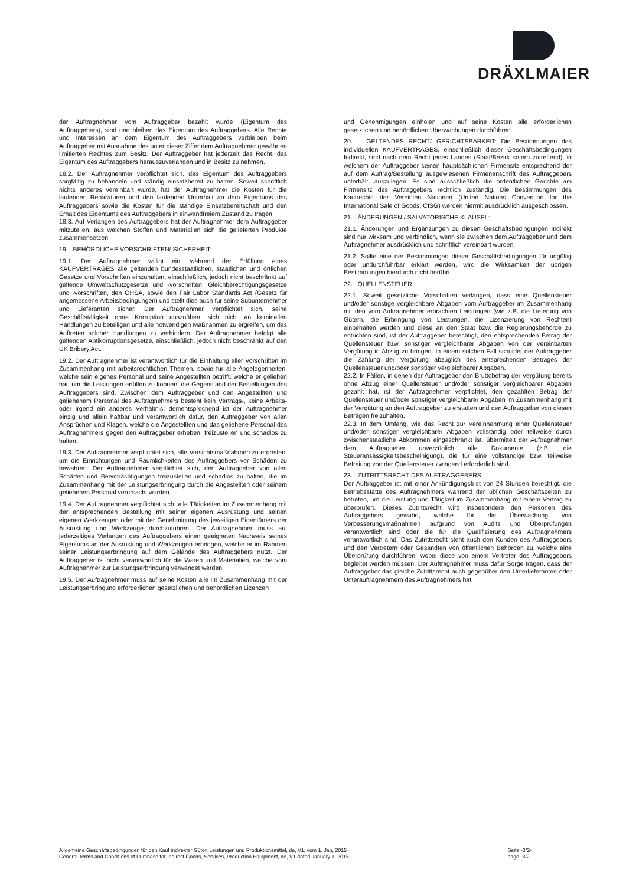DRÄXLMAIER
der Auftragnehmer vom Auftraggeber bezahlt wurde (Eigentum des Auftraggebers), sind und bleiben das Eigentum des Auftraggebers. Alle Rechte und Interessen an dem Eigentum des Auftraggebers verbleiben beim Auftraggeber mit Ausnahme des unter dieser Ziffer dem Auftragnehmer gewährten limitierten Rechtes zum Besitz. Der Auftraggeber hat jederzeit das Recht, das Eigentum des Auftraggebers herauszuverlangen und in Besitz zu nehmen.
18.2. Der Auftragnehmer verpflichtet sich, das Eigentum des Auftraggebers sorgfältig zu behandeln und ständig einsatzbereit zu halten. Soweit schriftlich nichts anderes vereinbart wurde, hat der Auftragnehmer die Kosten für die laufenden Reparaturen und den laufenden Unterhalt an dem Eigentums des Auftraggebers sowie die Kosten für die ständige Einsatzbereitschaft und den Erhalt des Eigentums des Auftraggebers in einwandfreiem Zustand zu tragen.
18.3. Auf Verlangen des Auftraggebers hat der Auftragnehmer dem Auftraggeber mitzuteilen, aus welchen Stoffen und Materialien sich die gelieferten Produkte zusammensetzen.
19. BEHÖRDLICHE VORSCHRIFTEN/ SICHERHEIT:
19.1. Der Auftragnehmer willigt ein, während der Erfüllung eines KAUFVERTRAGES alle geltenden bundesstaatlichen, staatlichen und örtlichen Gesetze und Vorschriften einzuhalten, einschließlich, jedoch nicht beschränkt auf geltende Umweltschutzgesetze und -vorschriften, Gleichberechtigungsgesetze und -vorschriften, den OHSA, sowie den Fair Labor Standards Act (Gesetz für angemessene Arbeitsbedingungen) und stellt dies auch für seine Subunternehmer und Lieferanten sicher. Der Auftragnehmer verpflichtet sich, seine Geschäftstätigkeit ohne Korruption auszuüben, sich nicht an kriminellen Handlungen zu beteiligen und alle notwendigen Maßnahmen zu ergreifen, um das Auftreten solcher Handlungen zu verhindern. Der Auftragnehmer befolgt alle geltenden Antikorruptionsgesetze, einschließlich, jedoch nicht beschränkt auf den UK Bribery Act.
19.2. Der Auftragnehmer ist verantwortlich für die Einhaltung aller Vorschriften im Zusammenhang mit arbeitsrechtlichen Themen, sowie für alle Angelegenheiten, welche sein eigenes Personal und seine Angestellten betrifft, welche er geliehen hat, um die Leistungen erfüllen zu können, die Gegenstand der Bestellungen des Auftraggebers sind. Zwischen dem Auftraggeber und den Angestellten und geliehenem Personal des Auftragnehmers besteht kein Vertrags-, keine Arbeits- oder irgend ein anderes Verhältnis; dementsprechend ist der Auftragnehmer einzig und allein haftbar und verantwortlich dafür, den Auftraggeber von allen Ansprüchen und Klagen, welche die Angestellten und das geliehene Personal des Auftragnehmers gegen den Auftraggeber erheben, freizustellen und schadlos zu halten.
19.3. Der Auftragnehmer verpflichtet sich, alle Vorsichtsmaßnahmen zu ergreifen, um die Einrichtungen und Räumlichkeiten des Auftraggebers vor Schäden zu bewahren. Der Auftragnehmer verpflichtet sich, den Auftraggeber von allen Schäden und Beeinträchtigungen freizustellen und schadlos zu halten, die im Zusammenhang mit der Leistungserbringung durch die Angestellten oder seinem geliehenen Personal verursacht wurden.
19.4. Der Auftragnehmer verpflichtet sich, alle Tätigkeiten im Zusammenhang mit der entsprechenden Bestellung mit seiner eigenen Ausrüstung und seinen eigenen Werkzeugen oder mit der Genehmigung des jeweiligen Eigentümers der Ausrüstung und Werkzeuge durchzuführen. Der Auftragnehmer muss auf jederzeitiges Verlangen des Auftraggebers einen geeigneten Nachweis seines Eigentums an der Ausrüstung und Werkzeugen erbringen, welche er im Rahmen seiner Leistungserbringung auf dem Gelände des Auftraggebers nutzt. Der Auftraggeber ist nicht verantwortlich für die Waren und Materialien, welche vom Auftragnehmer zur Leistungserbringung verwendet werden.
19.5. Der Auftragnehmer muss auf seine Kosten alle im Zusammenhang mit der Leistungserbringung erforderlichen gesetzlichen und behördlichen Lizenzen
und Genehmigungen einholen und auf seine Kosten alle erforderlichen gesetzlichen und behördlichen Überwachungen durchführen.
20. GELTENDES RECHT/ GERICHTSBARKEIT: Die Bestimmungen des individuellen KAUFVERTRAGES, einschließlich dieser Geschäftsbedingungen Indirekt, sind nach dem Recht jenes Landes (Staat/Bezirk sofern zutreffend), in welchem der Auftraggeber seinen hauptsächlichen Firmensitz entsprechend der auf dem Auftrag/Bestellung ausgewiesenen Firmenanschrift des Auftraggebers unterhält, auszulegen. Es sind ausschließlich die ordentlichen Gerichte am Firmensitz des Auftraggebers rechtlich zuständig. Die Bestimmungen des Kaufrechts der Vereinten Nationen (United Nations Convention for the International Sale of Goods, CISG) werden hiermit ausdrücklich ausgeschlossen.
21. ÄNDERUNGEN / SALVATORISCHE KLAUSEL:
21.1. Änderungen und Ergänzungen zu diesen Geschäftsbedingungen Indirekt sind nur wirksam und verbindlich, wenn sie zwischen dem Auftraggeber und dem Auftragnehmer ausdrücklich und schriftlich vereinbart wurden.
21.2. Sollte eine der Bestimmungen dieser Geschäftsbedingungen für ungültig oder undurchführbar erklärt werden, wird die Wirksamkeit der übrigen Bestimmungen hierdurch nicht berührt.
22. QUELLENSTEUER:
22.1. Soweit gesetzliche Vorschriften verlangen, dass eine Quellensteuer und/oder sonstige vergleichbare Abgaben vom Auftraggeber im Zusammenhang mit den vom Auftragnehmer erbrachten Leistungen (wie z.B. die Lieferung von Gütern, die Erbringung von Leistungen, die Lizenzierung von Rechten) einbehalten werden und diese an den Staat bzw. die Regierungsbehörde zu entrichten sind, ist der Auftraggeber berechtigt, den entsprechenden Betrag der Quellensteuer bzw. sonstiger vergleichbarer Abgaben von der vereinbarten Vergütung in Abzug zu bringen. In einem solchen Fall schuldet der Auftraggeber die Zahlung der Vergütung abzüglich des entsprechenden Betrages der Quellensteuer und/oder sonstiger vergleichbarer Abgaben.
22.2. In Fällen, in denen der Auftraggeber den Bruttobetrag der Vergütung bereits ohne Abzug einer Quellensteuer und/oder sonstiger vergleichbarer Abgaben gezahlt hat, ist der Auftragnehmer verpflichtet, den gezahlten Betrag der Quellensteuer und/oder sonstiger vergleichbarer Abgaben im Zusammenhang mit der Vergütung an den Auftraggeber zu erstatten und den Auftraggeber von diesen Beträgen freizuhalten.
22.3. In dem Umfang, wie das Recht zur Vereinnahmung einer Quellensteuer und/oder sonstiger vergleichbarer Abgaben vollständig oder teilweise durch zwischenstaatliche Abkommen eingeschränkt ist, übermittelt der Auftragnehmer dem Auftraggeber unverzüglich alle Dokumente (z.B. die Steueransässigkeitsbescheinigung), die für eine vollständige bzw. teilweise Befreiung von der Quellensteuer zwingend erforderlich sind.
23. ZUTRITTSRECHT DES AUFTRAGGEBERS:
Der Auftraggeber ist mit einer Ankündigungsfrist von 24 Stunden berechtigt, die Betriebsstätte des Auftragnehmers während der üblichen Geschäftszeiten zu betreten, um die Leistung und Tätigkeit im Zusammenhang mit einem Vertrag zu überprüfen. Dieses Zutrittsrecht wird insbesondere den Personen des Auftraggebers gewährt, welche für die Überwachung von Verbesserungsmaßnahmen aufgrund von Audits und Überprüfungen verantwortlich sind oder die für die Qualifizierung des Auftragnehmers verantwortlich sind. Das Zutrittsrecht steht auch den Kunden des Auftraggebers und den Vertretern oder Gesandten von öffentlichen Behörden zu, welche eine Überprüfung durchführen, wobei diese von einem Vertreter des Auftraggebers begleitet werden müssen. Der Auftragnehmer muss dafür Sorge tragen, dass der Auftraggeber das gleiche Zutrittsrecht auch gegenüber den Unterlieferanten oder Unterauftragnehmern des Auftragnehmers hat.
Allgemeine Geschäftsbedingungen für den Kauf indirekter Güter, Leistungen und Produktionsmittel, de, V1, vom 1. Jan, 2015
General Terms and Conditions of Purchase for Indirect Goods, Services, Production Equipment, de, V1 dated January 1, 2015
Seite -3/2-
page -3/2-